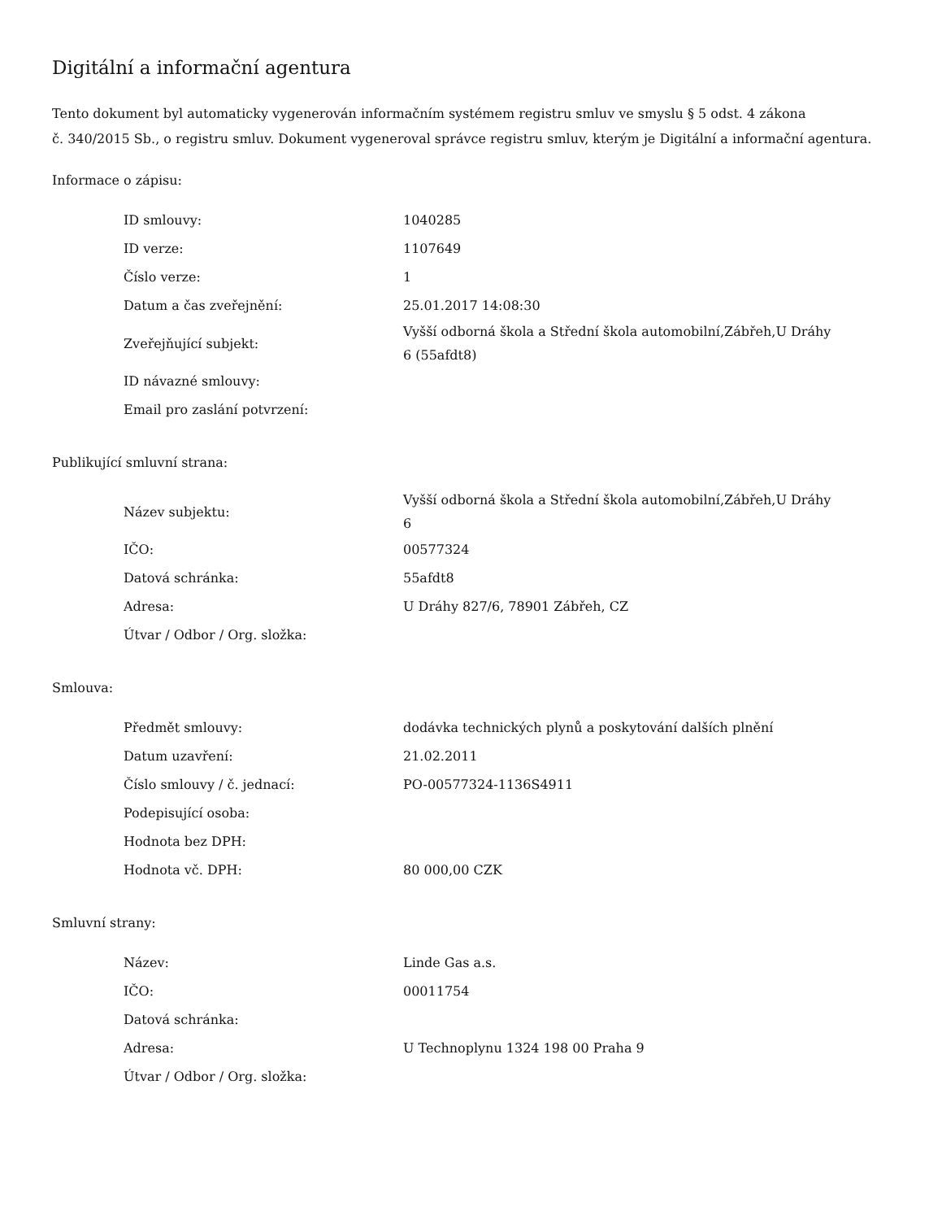Digitální a informační agentura
Tento dokument byl automaticky vygenerován informačním systémem registru smluv ve smyslu § 5 odst. 4 zákona
č. 340/2015 Sb., o registru smluv. Dokument vygeneroval správce registru smluv, kterým je Digitální a informační agentura.
Informace o zápisu:
| ID smlouvy: | 1040285 |
| ID verze: | 1107649 |
| Číslo verze: | 1 |
| Datum a čas zveřejnění: | 25.01.2017 14:08:30 |
| Zveřejňující subjekt: | Vyšší odborná škola a Střední škola automobilní,Zábřeh,U Dráhy 6 (55afdt8) |
| ID návazné smlouvy: | |
| Email pro zaslání potvrzení: | |
Publikující smluvní strana:
| Název subjektu: | Vyšší odborná škola a Střední škola automobilní,Zábřeh,U Dráhy 6 |
| IČO: | 00577324 |
| Datová schránka: | 55afdt8 |
| Adresa: | U Dráhy 827/6, 78901 Zábřeh, CZ |
| Útvar / Odbor / Org. složka: | |
Smlouva:
| Předmět smlouvy: | dodávka technických plynů a poskytování dalších plnění |
| Datum uzavření: | 21.02.2011 |
| Číslo smlouvy / č. jednací: | PO-00577324-1136S4911 |
| Podepisující osoba: | |
| Hodnota bez DPH: | |
| Hodnota vč. DPH: | 80 000,00 CZK |
Smluvní strany:
| Název: | Linde Gas a.s. |
| IČO: | 00011754 |
| Datová schránka: | |
| Adresa: | U Technoplynu 1324 198 00 Praha 9 |
| Útvar / Odbor / Org. složka: | |